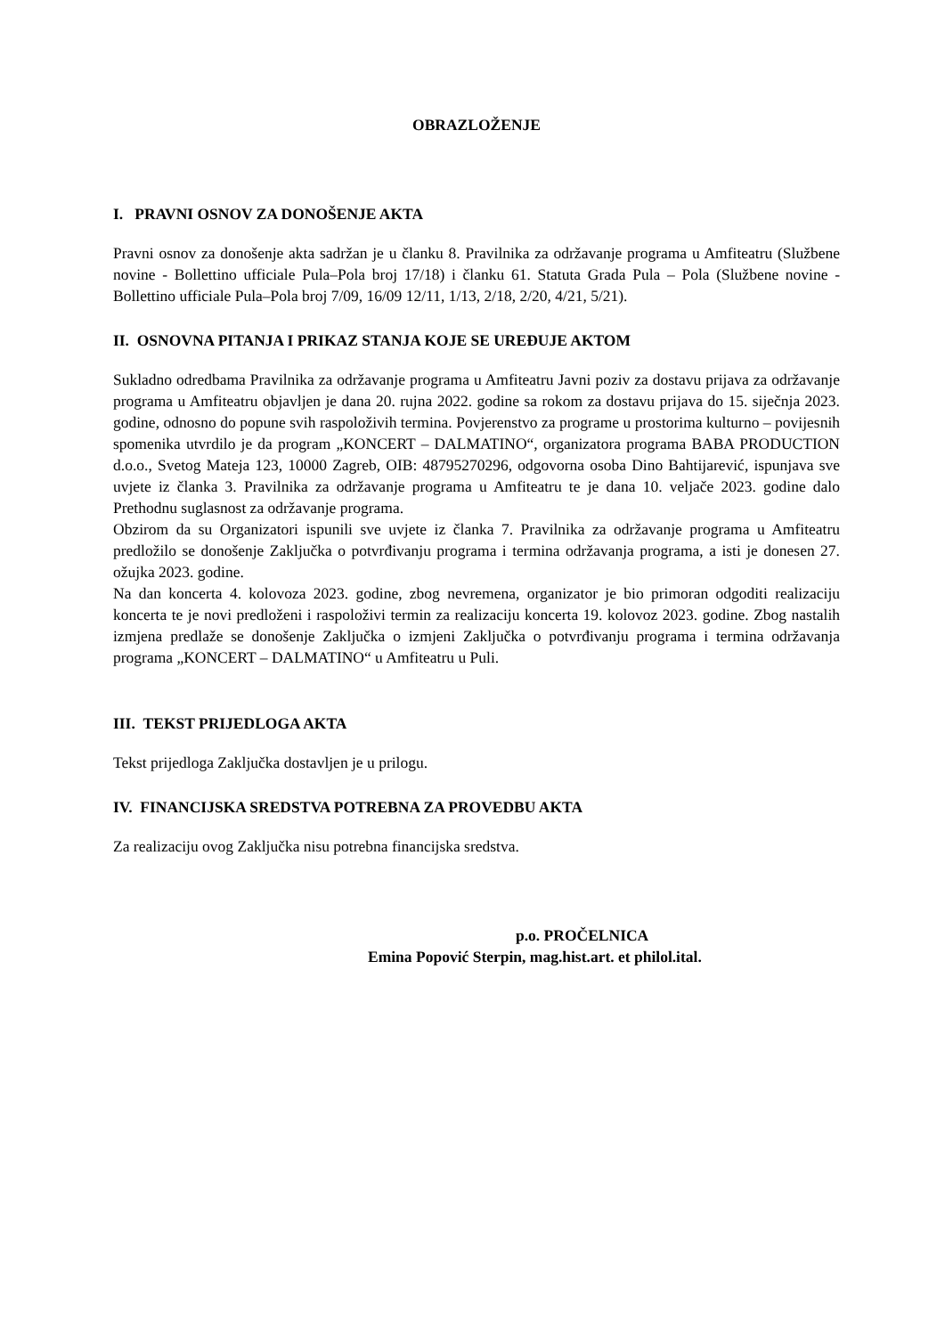OBRAZLOŽENJE
I. PRAVNI OSNOV ZA DONOŠENJE AKTA
Pravni osnov za donošenje akta sadržan je u članku 8. Pravilnika za održavanje programa u Amfiteatru (Službene novine - Bollettino ufficiale Pula–Pola broj 17/18) i članku 61. Statuta Grada Pula – Pola (Službene novine - Bollettino ufficiale Pula–Pola broj 7/09, 16/09 12/11, 1/13, 2/18, 2/20, 4/21, 5/21).
II. OSNOVNA PITANJA I PRIKAZ STANJA KOJE SE UREĐUJE AKTOM
Sukladno odredbama Pravilnika za održavanje programa u Amfiteatru Javni poziv za dostavu prijava za održavanje programa u Amfiteatru objavljen je dana 20. rujna 2022. godine sa rokom za dostavu prijava do 15. siječnja 2023. godine, odnosno do popune svih raspoloživih termina. Povjerenstvo za programe u prostorima kulturno – povijesnih spomenika utvrdilo je da program „KONCERT – DALMATINO“, organizatora programa BABA PRODUCTION d.o.o., Svetog Mateja 123, 10000 Zagreb, OIB: 48795270296, odgovorna osoba Dino Bahtijarević, ispunjava sve uvjete iz članka 3. Pravilnika za održavanje programa u Amfiteatru te je dana 10. veljače 2023. godine dalo Prethodnu suglasnost za održavanje programa.
Obzirom da su Organizatori ispunili sve uvjete iz članka 7. Pravilnika za održavanje programa u Amfiteatru predložilo se donošenje Zaključka o potvrđivanju programa i termina održavanja programa, a isti je donesen 27. ožujka 2023. godine.
Na dan koncerta 4. kolovoza 2023. godine, zbog nevremena, organizator je bio primoran odgoditi realizaciju koncerta te je novi predloženi i raspoloživi termin za realizaciju koncerta 19. kolovoz 2023. godine. Zbog nastalih izmjena predlaže se donošenje Zaključka o izmjeni Zaključka o potvrđivanju programa i termina održavanja programa „KONCERT – DALMATINO“ u Amfiteatru u Puli.
III. TEKST PRIJEDLOGA AKTA
Tekst prijedloga Zaključka dostavljen je u prilogu.
IV. FINANCIJSKA SREDSTVA POTREBNA ZA PROVEDBU AKTA
Za realizaciju ovog Zaključka nisu potrebna financijska sredstva.
p.o. PROČELNICA
Emina Popović Sterpin, mag.hist.art. et philol.ital.